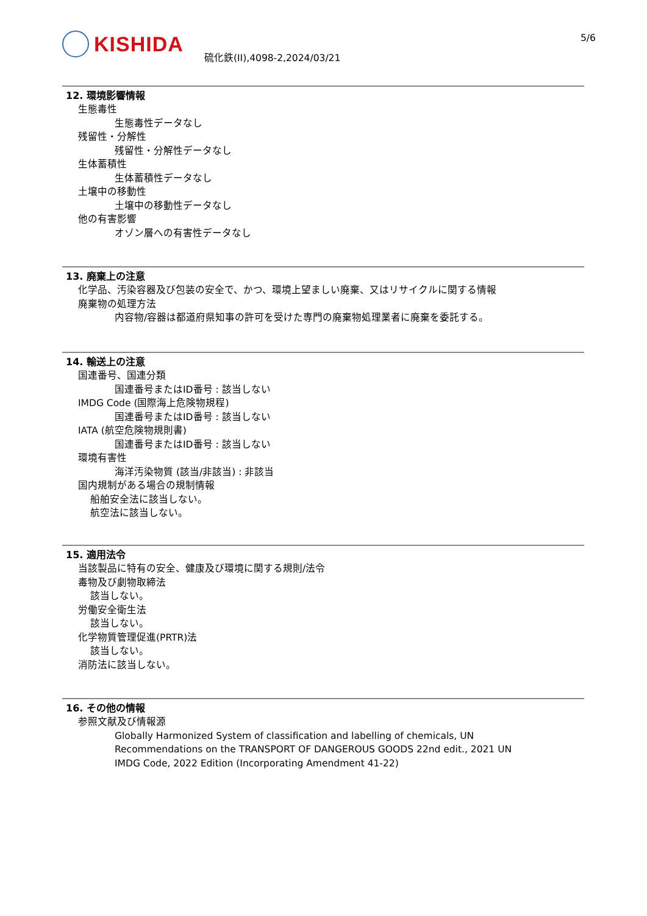KISHIDA
硫化鉄(II),4098-2,2024/03/21
5/6
12. 環境影響情報
生態毒性
生態毒性データなし
残留性・分解性
残留性・分解性データなし
生体蓄積性
生体蓄積性データなし
土壌中の移動性
土壌中の移動性データなし
他の有害影響
オゾン層への有害性データなし
13. 廃棄上の注意
化学品、汚染容器及び包装の安全で、かつ、環境上望ましい廃棄、又はリサイクルに関する情報
廃棄物の処理方法
内容物/容器は都道府県知事の許可を受けた専門の廃棄物処理業者に廃棄を委託する。
14. 輸送上の注意
国連番号、国連分類
国連番号またはID番号 : 該当しない
IMDG Code (国際海上危険物規程)
国連番号またはID番号 : 該当しない
IATA (航空危険物規則書)
国連番号またはID番号 : 該当しない
環境有害性
海洋汚染物質 (該当/非該当) : 非該当
国内規制がある場合の規制情報
船舶安全法に該当しない。
航空法に該当しない。
15. 適用法令
当該製品に特有の安全、健康及び環境に関する規則/法令
毒物及び劇物取締法
該当しない。
労働安全衛生法
該当しない。
化学物質管理促進(PRTR)法
該当しない。
消防法に該当しない。
16. その他の情報
参照文献及び情報源
Globally Harmonized System of classification and labelling of chemicals, UN
Recommendations on the TRANSPORT OF DANGEROUS GOODS 22nd edit., 2021 UN
IMDG Code, 2022 Edition (Incorporating Amendment 41-22)